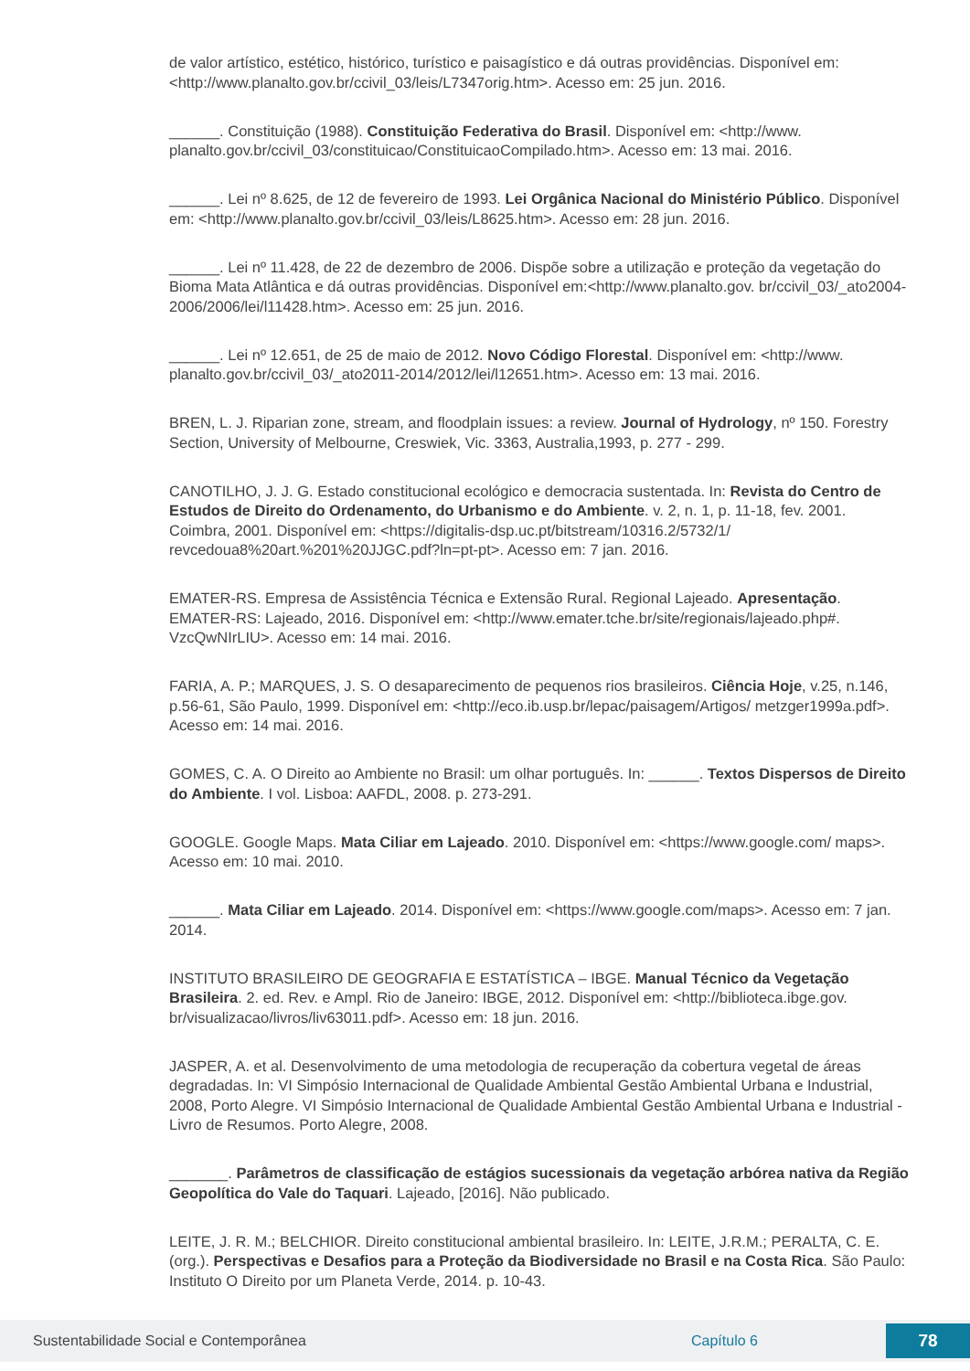de valor artístico, estético, histórico, turístico e paisagístico e dá outras providências. Disponível em: <http://www.planalto.gov.br/ccivil_03/leis/L7347orig.htm>. Acesso em: 25 jun. 2016.
______. Constituição (1988). Constituição Federativa do Brasil. Disponível em: <http://www. planalto.gov.br/ccivil_03/constituicao/ConstituicaoCompilado.htm>. Acesso em: 13 mai. 2016.
______. Lei nº 8.625, de 12 de fevereiro de 1993. Lei Orgânica Nacional do Ministério Público. Disponível em: <http://www.planalto.gov.br/ccivil_03/leis/L8625.htm>. Acesso em: 28 jun. 2016.
______. Lei nº 11.428, de 22 de dezembro de 2006. Dispõe sobre a utilização e proteção da vegetação do Bioma Mata Atlântica e dá outras providências. Disponível em:<http://www.planalto.gov. br/ccivil_03/_ato2004-2006/2006/lei/l11428.htm>. Acesso em: 25 jun. 2016.
______. Lei nº 12.651, de 25 de maio de 2012. Novo Código Florestal. Disponível em: <http://www. planalto.gov.br/ccivil_03/_ato2011-2014/2012/lei/l12651.htm>. Acesso em: 13 mai. 2016.
BREN, L. J. Riparian zone, stream, and floodplain issues: a review. Journal of Hydrology, nº 150. Forestry Section, University of Melbourne, Creswiek, Vic. 3363, Australia,1993, p. 277 - 299.
CANOTILHO, J. J. G. Estado constitucional ecológico e democracia sustentada. In: Revista do Centro de Estudos de Direito do Ordenamento, do Urbanismo e do Ambiente. v. 2, n. 1, p. 11-18, fev. 2001. Coimbra, 2001. Disponível em: <https://digitalis-dsp.uc.pt/bitstream/10316.2/5732/1/ revcedoua8%20art.%201%20JJGC.pdf?ln=pt-pt>. Acesso em: 7 jan. 2016.
EMATER-RS. Empresa de Assistência Técnica e Extensão Rural. Regional Lajeado. Apresentação. EMATER-RS: Lajeado, 2016. Disponível em: <http://www.emater.tche.br/site/regionais/lajeado.php#. VzcQwNIrLIU>. Acesso em: 14 mai. 2016.
FARIA, A. P.; MARQUES, J. S. O desaparecimento de pequenos rios brasileiros. Ciência Hoje, v.25, n.146, p.56-61, São Paulo, 1999. Disponível em: <http://eco.ib.usp.br/lepac/paisagem/Artigos/ metzger1999a.pdf>. Acesso em: 14 mai. 2016.
GOMES, C. A. O Direito ao Ambiente no Brasil: um olhar português. In: ______. Textos Dispersos de Direito do Ambiente. I vol. Lisboa: AAFDL, 2008. p. 273-291.
GOOGLE. Google Maps. Mata Ciliar em Lajeado. 2010. Disponível em: <https://www.google.com/ maps>. Acesso em: 10 mai. 2010.
______. Mata Ciliar em Lajeado. 2014. Disponível em: <https://www.google.com/maps>. Acesso em: 7 jan. 2014.
INSTITUTO BRASILEIRO DE GEOGRAFIA E ESTATÍSTICA – IBGE. Manual Técnico da Vegetação Brasileira. 2. ed. Rev. e Ampl. Rio de Janeiro: IBGE, 2012. Disponível em: <http://biblioteca.ibge.gov. br/visualizacao/livros/liv63011.pdf>. Acesso em: 18 jun. 2016.
JASPER, A. et al. Desenvolvimento de uma metodologia de recuperação da cobertura vegetal de áreas degradadas. In: VI Simpósio Internacional de Qualidade Ambiental Gestão Ambiental Urbana e Industrial, 2008, Porto Alegre. VI Simpósio Internacional de Qualidade Ambiental Gestão Ambiental Urbana e Industrial - Livro de Resumos. Porto Alegre, 2008.
_______. Parâmetros de classificação de estágios sucessionais da vegetação arbórea nativa da Região Geopolítica do Vale do Taquari. Lajeado, [2016]. Não publicado.
LEITE, J. R. M.; BELCHIOR. Direito constitucional ambiental brasileiro. In: LEITE, J.R.M.; PERALTA, C. E. (org.). Perspectivas e Desafios para a Proteção da Biodiversidade no Brasil e na Costa Rica. São Paulo: Instituto O Direito por um Planeta Verde, 2014. p. 10-43.
Sustentabilidade Social e Contemporânea Capítulo 6 78